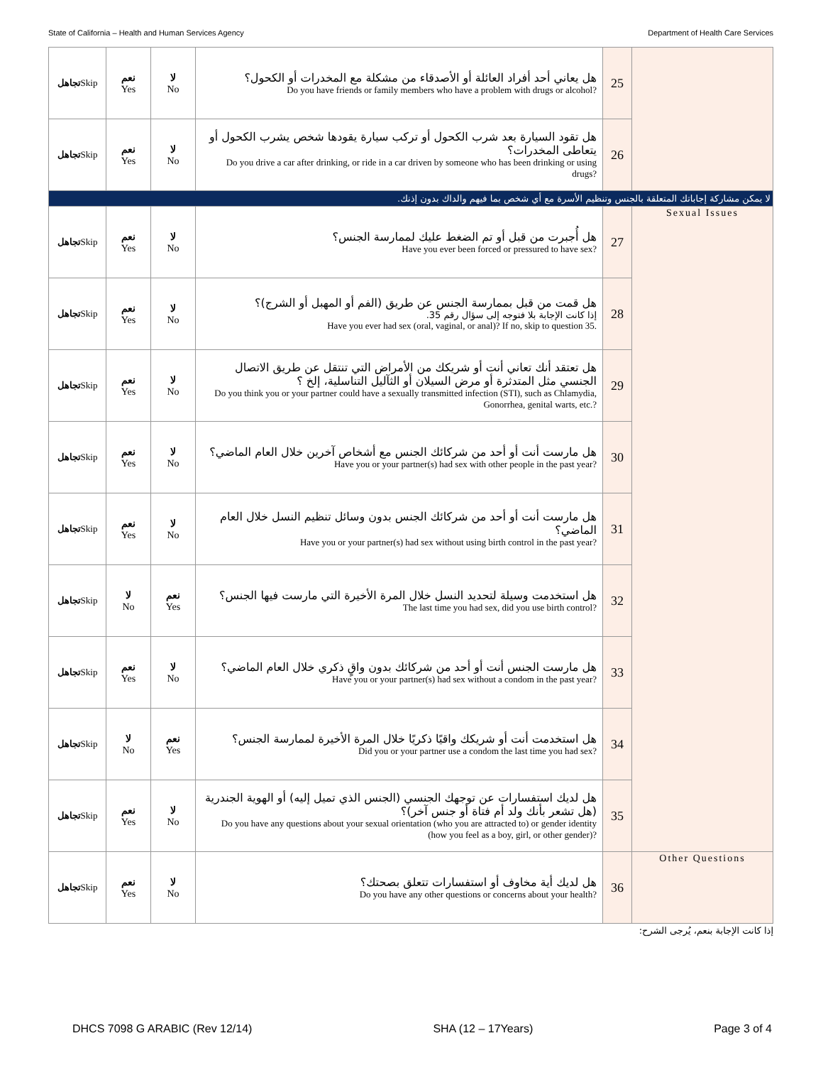State of California – Health and Human Services Agency Department of Health Care Services
| تجاهل Skip | نعم Yes | لا No | هل يعاني أحد أفراد العائلة أو الأصدقاء من مشكلة مع المخدرات أو الكحول؟ Do you have friends or family members who have a problem with drugs or alcohol? | 25 | |
| تجاهل Skip | نعم Yes | لا No | هل تقود السيارة بعد شرب الكحول أو تركب سيارة يقودها شخص يشرب الكحول أو يتعاطى المخدرات؟ Do you drive a car after drinking, or ride in a car driven by someone who has been drinking or using drugs? | 26 | |
| لا يمكن مشاركة إجاباتك المتعلقة بالجنس وتنظيم الأسرة مع أي شخص بما فيهم والداك بدون إذنك. | | | | | |
| تجاهل Skip | نعم Yes | لا No | هل أُجبرت من قبل أو تم الضغط عليك لممارسة الجنس؟ Have you ever been forced or pressured to have sex? | 27 | Sexual Issues |
| تجاهل Skip | نعم Yes | لا No | هل قمت من قبل بممارسة الجنس عن طريق (الفم أو المهبل أو الشرج)؟ إذا كانت الإجابة بلا فتوجه إلى سؤال رقم 35. Have you ever had sex (oral, vaginal, or anal)? If no, skip to question 35. | 28 | |
| تجاهل Skip | نعم Yes | لا No | هل تعتقد أنك تعاني أنت أو شريكك من الأمراض التي تنتقل عن طريق الاتصال الجنسي مثل المتدثرة أو مرض السيلان أو الثآليل التناسلية، إلخ ؟ Do you think you or your partner could have a sexually transmitted infection (STI), such as Chlamydia, Gonorrhea, genital warts, etc.? | 29 | |
| تجاهل Skip | نعم Yes | لا No | هل مارست أنت أو أحد من شركائك الجنس مع أشخاص آخرين خلال العام الماضي؟ Have you or your partner(s) had sex with other people in the past year? | 30 | |
| تجاهل Skip | نعم Yes | لا No | هل مارست أنت أو أحد من شركائك الجنس بدون وسائل تنظيم النسل خلال العام الماضي؟ Have you or your partner(s) had sex without using birth control in the past year? | 31 | |
| تجاهل Skip | لا No | نعم Yes | هل استخدمت وسيلة لتحديد النسل خلال المرة الأخيرة التي مارست فيها الجنس؟ The last time you had sex, did you use birth control? | 32 | |
| تجاهل Skip | نعم Yes | لا No | هل مارست الجنس أنت أو أحد من شركائك بدون واقٍ ذكري خلال العام الماضي؟ Have you or your partner(s) had sex without a condom in the past year? | 33 | |
| تجاهل Skip | لا No | نعم Yes | هل استخدمت أنت أو شريكك واقيًا ذكريًا خلال المرة الأخيرة لممارسة الجنس؟ Did you or your partner use a condom the last time you had sex? | 34 | |
| تجاهل Skip | نعم Yes | لا No | هل لديك استفسارات عن توجهك الجنسي (الجنس الذي تميل إليه) أو الهوية الجندرية (هل تشعر بأنك ولد أم فتاة أو جنس آخر)؟ Do you have any questions about your sexual orientation (who you are attracted to) or gender identity (how you feel as a boy, girl, or other gender)? | 35 | |
| تجاهل Skip | نعم Yes | لا No | هل لديك أية مخاوف أو استفسارات تتعلق بصحتك؟ Do you have any other questions or concerns about your health? | 36 | Other Questions |
إذا كانت الإجابة بنعم، يُرجى الشرح:
DHCS 7098 G ARABIC (Rev 12/14) SHA (12 – 17Years) Page 3 of 4